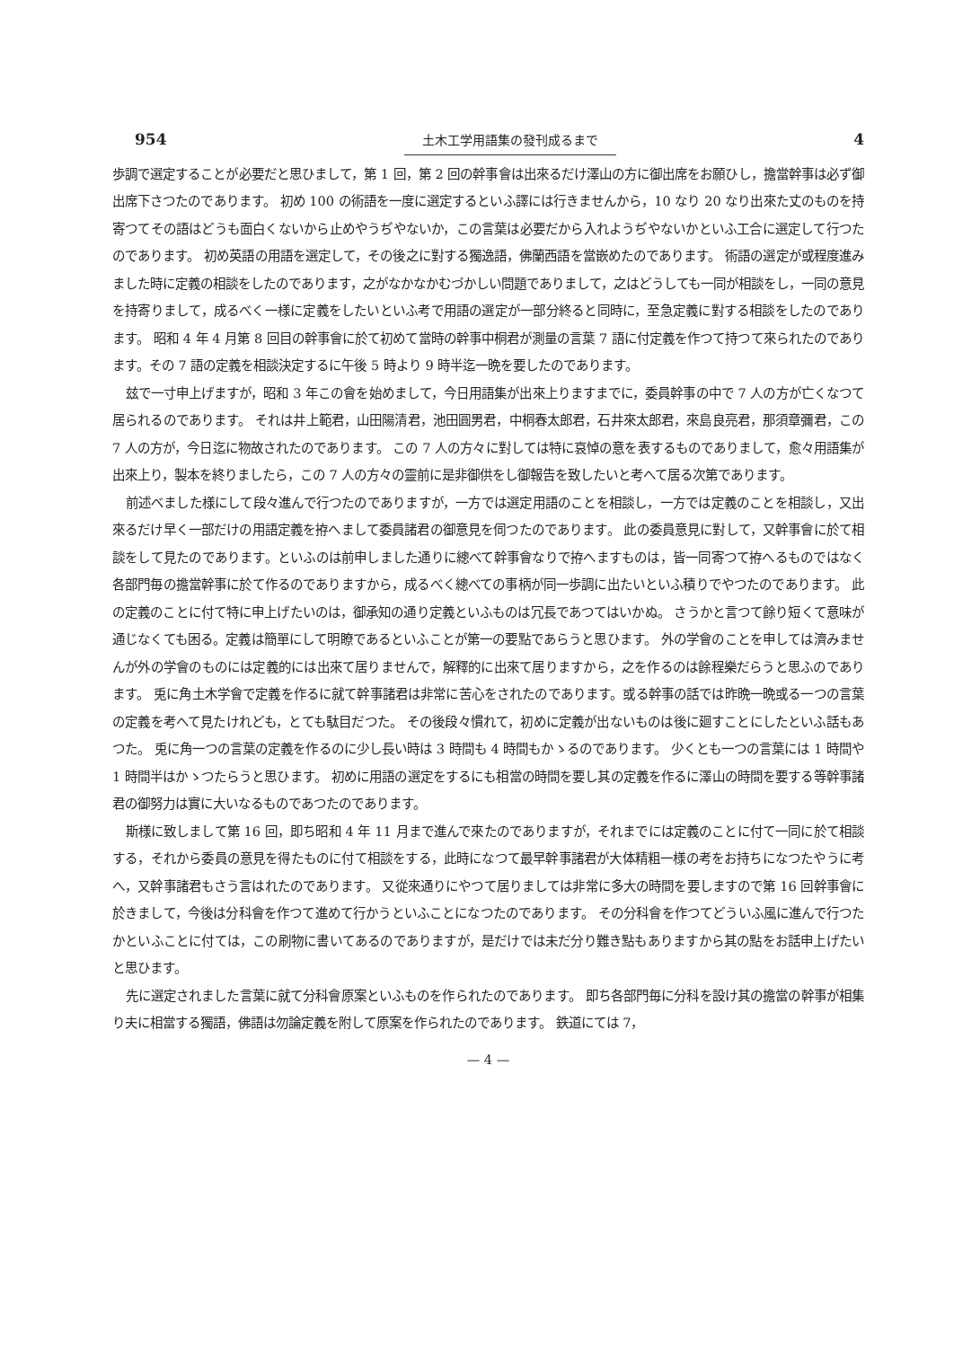954 土木工学用語集の發刊成るまで 4
歩調で選定することが必要だと思ひまして，第 1 回，第 2 回の幹事會は出來るだけ澤山の方に御出席をお願ひし，擔當幹事は必ず御出席下さつたのであります。 初め 100 の術語を一度に選定するといふ譯には行きませんから，10 なり 20 なり出來た丈のものを持寄つてその語はどうも面白くないから止めやうぢやないか，この言葉は必要だから入れようぢやないかといふ工合に選定して行つたのであります。 初め英語の用語を選定して，その後之に對する獨逸語，佛蘭西語を當嵌めたのであります。 術語の選定が或程度進みました時に定義の相談をしたのであります，之がなかなかむづかしい問題でありまして，之はどうしても一同が相談をし，一同の意見を持寄りまして，成るべく一様に定義をしたいといふ考で用語の選定が一部分終ると同時に，至急定義に對する相談をしたのであります。 昭和 4 年 4 月第 8 回目の幹事會に於て初めて當時の幹事中桐君が測量の言葉 7 語に付定義を作つて持つて來られたのであります。その 7 語の定義を相談決定するに午後 5 時より 9 時半迄一晩を要したのであります。
玆で一寸申上げますが，昭和 3 年この會を始めまして，今日用語集が出來上りますまでに，委員幹事の中で 7 人の方が亡くなつて居られるのであります。 それは井上範君，山田陽清君，池田圓男君，中桐春太郎君，石井來太郎君，來島良亮君，那須章彌君，この 7 人の方が，今日迄に物故されたのであります。 この 7 人の方々に對しては特に哀悼の意を表するものでありまして，愈々用語集が出來上り，製本を終りましたら，この 7 人の方々の靈前に是非御供をし御報告を致したいと考へて居る次第であります。
前述べました様にして段々進んで行つたのでありますが，一方では選定用語のことを相談し，一方では定義のことを相談し，又出來るだけ早く一部だけの用語定義を拵へまして委員諸君の御意見を伺つたのであります。 此の委員意見に對して，又幹事會に於て相談をして見たのであります。といふのは前申しました通りに總べて幹事會なりで拵へますものは，皆一同寄つて拵へるものではなく各部門毎の擔當幹事に於て作るのでありますから，成るべく總べての事柄が同一歩調に出たいといふ積りでやつたのであります。 此の定義のことに付て特に申上げたいのは，御承知の通り定義といふものは冗長であつてはいかぬ。 さうかと言つて餘り短くて意味が通じなくても困る。定義は簡單にして明瞭であるといふことが第一の要點であらうと思ひます。 外の学會のことを申しては濟みませんが外の学會のものには定義的には出來て居りませんで，解釋的に出來て居りますから，之を作るのは餘程樂だらうと思ふのであります。 兎に角土木学會で定義を作るに就て幹事諸君は非常に苦心をされたのであります。或る幹事の話では昨晩一晩或る一つの言葉の定義を考へて見たけれども，とても駄目だつた。 その後段々慣れて，初めに定義が出ないものは後に廻すことにしたといふ話もあつた。 兎に角一つの言葉の定義を作るのに少し長い時は 3 時間も 4 時間もかゝるのであります。 少くとも一つの言葉には 1 時間や 1 時間半はかゝつたらうと思ひます。 初めに用語の選定をするにも相當の時間を要し其の定義を作るに澤山の時間を要する等幹事諸君の御努力は實に大いなるものであつたのであります。
斯様に致しまして第 16 回，即ち昭和 4 年 11 月まで進んで來たのでありますが，それまでには定義のことに付て一同に於て相談する，それから委員の意見を得たものに付て相談をする，此時になつて最早幹事諸君が大体精粗一様の考をお持ちになつたやうに考へ，又幹事諸君もさう言はれたのであります。 又從來通りにやつて居りましては非常に多大の時間を要しますので第 16 回幹事會に於きまして，今後は分科會を作つて進めて行かうといふことになつたのであります。 その分科會を作つてどういふ風に進んで行つたかといふことに付ては，この刷物に書いてあるのでありますが，是だけでは未だ分り難き點もありますから其の點をお話申上げたいと思ひます。
先に選定されました言葉に就て分科會原案といふものを作られたのであります。 即ち各部門毎に分科を設け其の擔當の幹事が相集り夫に相當する獨語，佛語は勿論定義を附して原案を作られたのであります。 鉄道にては 7，
— 4 —